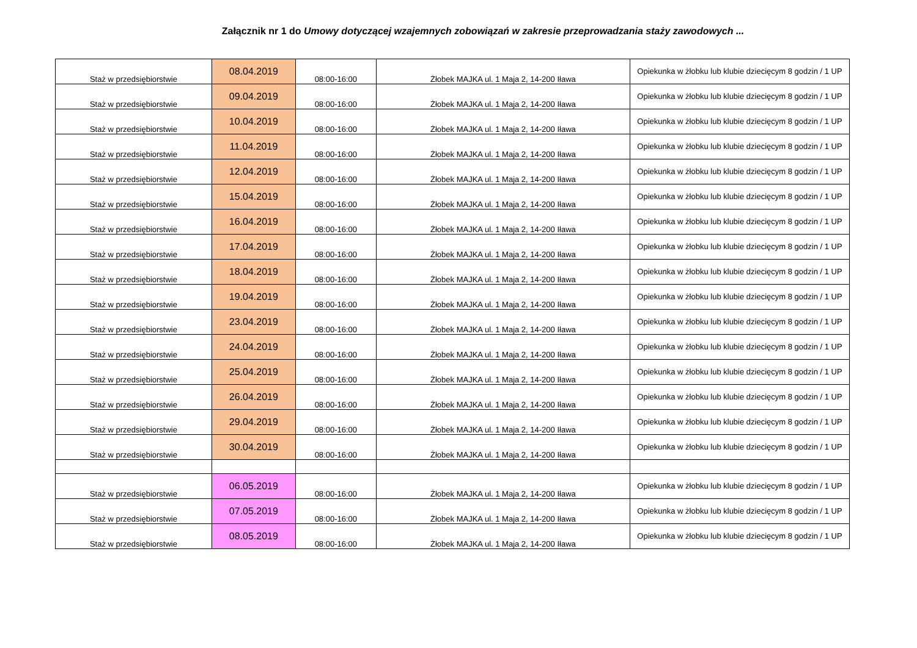Załącznik nr 1 do Umowy dotyczącej wzajemnych zobowiązań w zakresie przeprowadzania staży zawodowych ...
| Staż w przedsiębiorstwie | 08.04.2019 | 08:00-16:00 | Żłobek MAJKA ul. 1 Maja 2, 14-200 Iława | Opiekunka w żłobku lub klubie dziecięcym 8 godzin / 1 UP |
| Staż w przedsiębiorstwie | 09.04.2019 | 08:00-16:00 | Żłobek MAJKA ul. 1 Maja 2, 14-200 Iława | Opiekunka w żłobku lub klubie dziecięcym 8 godzin / 1 UP |
| Staż w przedsiębiorstwie | 10.04.2019 | 08:00-16:00 | Żłobek MAJKA ul. 1 Maja 2, 14-200 Iława | Opiekunka w żłobku lub klubie dziecięcym 8 godzin / 1 UP |
| Staż w przedsiębiorstwie | 11.04.2019 | 08:00-16:00 | Żłobek MAJKA ul. 1 Maja 2, 14-200 Iława | Opiekunka w żłobku lub klubie dziecięcym 8 godzin / 1 UP |
| Staż w przedsiębiorstwie | 12.04.2019 | 08:00-16:00 | Żłobek MAJKA ul. 1 Maja 2, 14-200 Iława | Opiekunka w żłobku lub klubie dziecięcym 8 godzin / 1 UP |
| Staż w przedsiębiorstwie | 15.04.2019 | 08:00-16:00 | Żłobek MAJKA ul. 1 Maja 2, 14-200 Iława | Opiekunka w żłobku lub klubie dziecięcym 8 godzin / 1 UP |
| Staż w przedsiębiorstwie | 16.04.2019 | 08:00-16:00 | Żłobek MAJKA ul. 1 Maja 2, 14-200 Iława | Opiekunka w żłobku lub klubie dziecięcym 8 godzin / 1 UP |
| Staż w przedsiębiorstwie | 17.04.2019 | 08:00-16:00 | Żłobek MAJKA ul. 1 Maja 2, 14-200 Iława | Opiekunka w żłobku lub klubie dziecięcym 8 godzin / 1 UP |
| Staż w przedsiębiorstwie | 18.04.2019 | 08:00-16:00 | Żłobek MAJKA ul. 1 Maja 2, 14-200 Iława | Opiekunka w żłobku lub klubie dziecięcym 8 godzin / 1 UP |
| Staż w przedsiębiorstwie | 19.04.2019 | 08:00-16:00 | Żłobek MAJKA ul. 1 Maja 2, 14-200 Iława | Opiekunka w żłobku lub klubie dziecięcym 8 godzin / 1 UP |
| Staż w przedsiębiorstwie | 23.04.2019 | 08:00-16:00 | Żłobek MAJKA ul. 1 Maja 2, 14-200 Iława | Opiekunka w żłobku lub klubie dziecięcym 8 godzin / 1 UP |
| Staż w przedsiębiorstwie | 24.04.2019 | 08:00-16:00 | Żłobek MAJKA ul. 1 Maja 2, 14-200 Iława | Opiekunka w żłobku lub klubie dziecięcym 8 godzin / 1 UP |
| Staż w przedsiębiorstwie | 25.04.2019 | 08:00-16:00 | Żłobek MAJKA ul. 1 Maja 2, 14-200 Iława | Opiekunka w żłobku lub klubie dziecięcym 8 godzin / 1 UP |
| Staż w przedsiębiorstwie | 26.04.2019 | 08:00-16:00 | Żłobek MAJKA ul. 1 Maja 2, 14-200 Iława | Opiekunka w żłobku lub klubie dziecięcym 8 godzin / 1 UP |
| Staż w przedsiębiorstwie | 29.04.2019 | 08:00-16:00 | Żłobek MAJKA ul. 1 Maja 2, 14-200 Iława | Opiekunka w żłobku lub klubie dziecięcym 8 godzin / 1 UP |
| Staż w przedsiębiorstwie | 30.04.2019 | 08:00-16:00 | Żłobek MAJKA ul. 1 Maja 2, 14-200 Iława | Opiekunka w żłobku lub klubie dziecięcym 8 godzin / 1 UP |
| Staż w przedsiębiorstwie | 06.05.2019 | 08:00-16:00 | Żłobek MAJKA ul. 1 Maja 2, 14-200 Iława | Opiekunka w żłobku lub klubie dziecięcym 8 godzin / 1 UP |
| Staż w przedsiębiorstwie | 07.05.2019 | 08:00-16:00 | Żłobek MAJKA ul. 1 Maja 2, 14-200 Iława | Opiekunka w żłobku lub klubie dziecięcym 8 godzin / 1 UP |
| Staż w przedsiębiorstwie | 08.05.2019 | 08:00-16:00 | Żłobek MAJKA ul. 1 Maja 2, 14-200 Iława | Opiekunka w żłobku lub klubie dziecięcym 8 godzin / 1 UP |